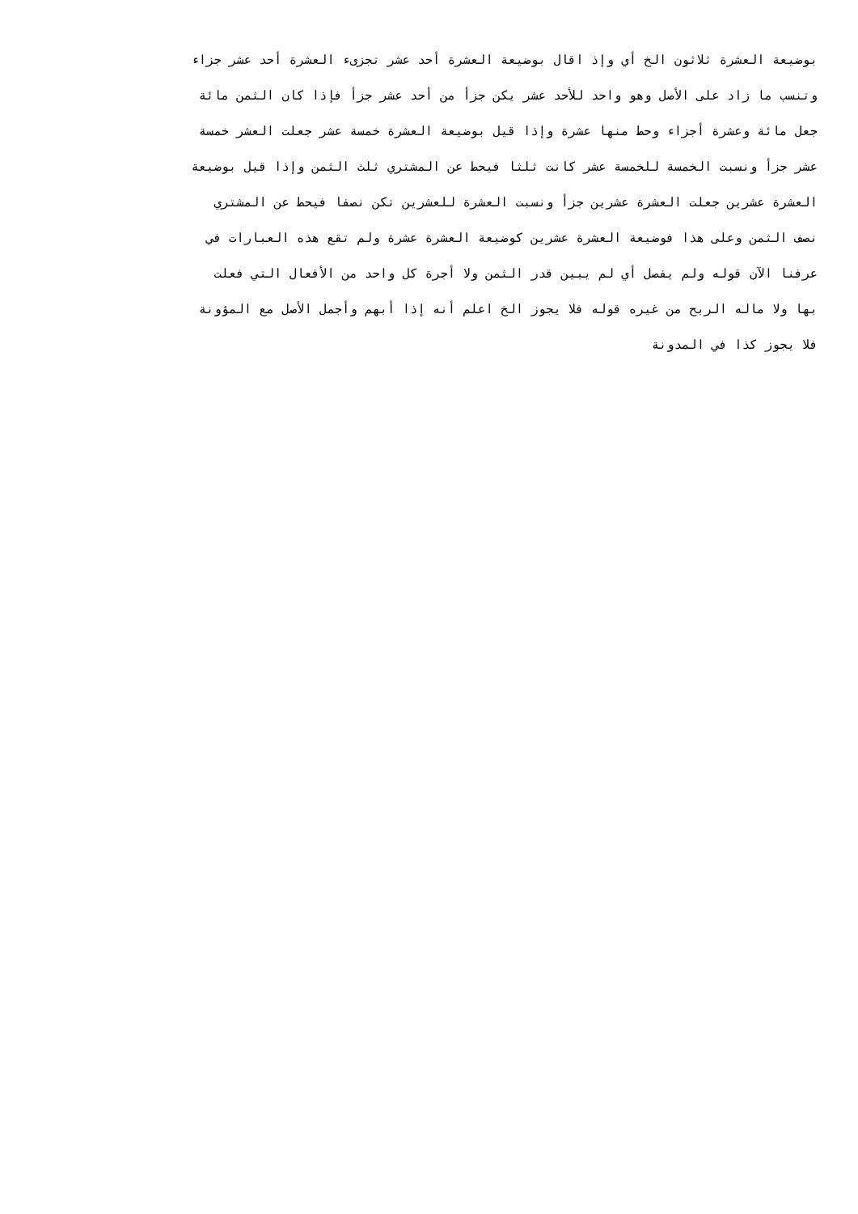بوضيعة العشرة ثلاثون الخ أي وإذ اقال بوضيعة العشرة أحد عشر تجزىء العشرة أحد عشر جزاء
وتنسب ما زاد على الأصل وهو واحد للأحد عشر يكن جزأ من أحد عشر جزأ فإذا كان الثمن مائة
جعل مائة وعشرة أجزاء وحط منها عشرة وإذا قيل بوضيعة العشرة خمسة عشر جعلت العشر خمسة
عشر جزأ ونسبت الخمسة للخمسة عشر كانت ثلثا فيحط عن المشتري ثلث الثمن وإذا قيل بوضيعة
العشرة عشرين جعلت العشرة عشرين جزأ ونسبت العشرة للعشرين تكن نصفا فيحط عن المشتري
نصف الثمن وعلى هذا فوضيعة العشرة عشرين كوضيعة العشرة عشرة ولم تقع هذه العبارات في
عرفنا الآن قوله ولم يفصل أي لم يبين قدر الثمن ولا أجرة كل واحد من الأفعال التي فعلت
بها ولا ماله الربح من غيره قوله فلا يجوز الخ اعلم أنه إذا أبهم وأجمل الأصل مع المؤونة
فلا يجوز كذا في المدونة